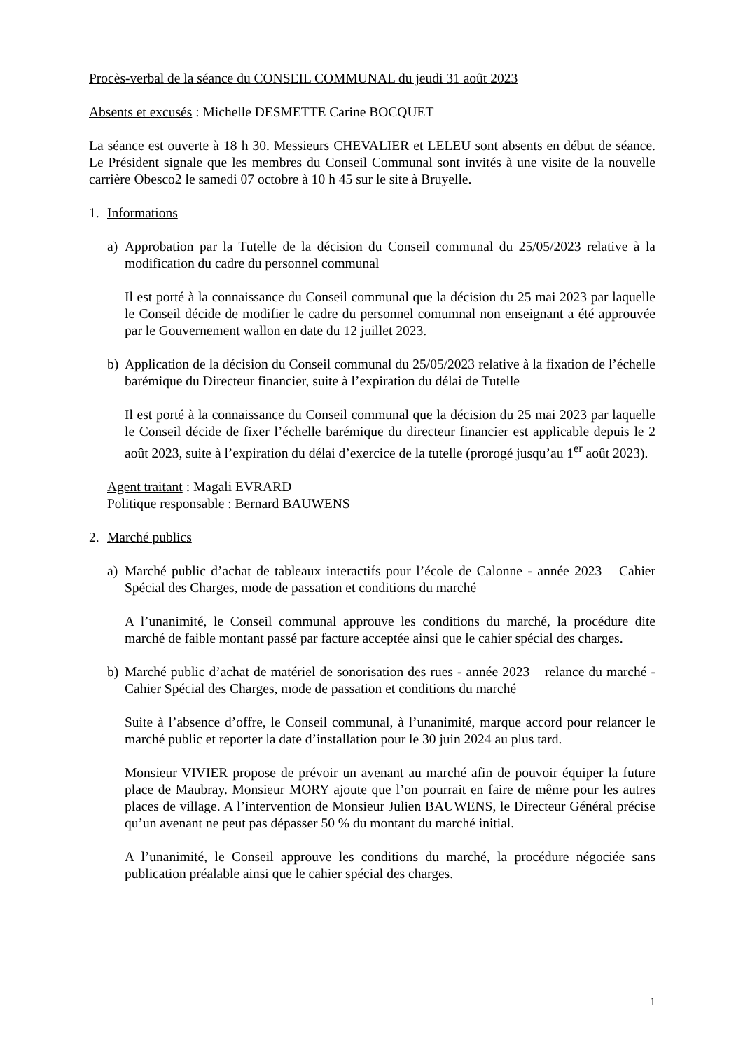Procès-verbal de la séance du CONSEIL COMMUNAL du jeudi 31 août 2023
Absents et excusés : Michelle DESMETTE Carine BOCQUET
La séance est ouverte à 18 h 30. Messieurs CHEVALIER et LELEU sont absents en début de séance. Le Président signale que les membres du Conseil Communal sont invités à une visite de la nouvelle carrière Obesco2 le samedi 07 octobre à 10 h 45 sur le site à Bruyelle.
1. Informations
a) Approbation par la Tutelle de la décision du Conseil communal du 25/05/2023 relative à la modification du cadre du personnel communal
Il est porté à la connaissance du Conseil communal que la décision du 25 mai 2023 par laquelle le Conseil décide de modifier le cadre du personnel comumnal non enseignant a été approuvée par le Gouvernement wallon en date du 12 juillet 2023.
b) Application de la décision du Conseil communal du 25/05/2023 relative à la fixation de l’échelle barémique du Directeur financier, suite à l’expiration du délai de Tutelle
Il est porté à la connaissance du Conseil communal que la décision du 25 mai 2023 par laquelle le Conseil décide de fixer l’échelle barémique du directeur financier est applicable depuis le 2 août 2023, suite à l’expiration du délai d’exercice de la tutelle (prorogé jusqu’au 1<sup>er</sup> août 2023).
Agent traitant : Magali EVRARD
Politique responsable : Bernard BAUWENS
2. Marché publics
a) Marché public d’achat de tableaux interactifs pour l’école de Calonne - année 2023 – Cahier Spécial des Charges, mode de passation et conditions du marché
A l’unanimité, le Conseil communal approuve les conditions du marché, la procédure dite marché de faible montant passé par facture acceptée ainsi que le cahier spécial des charges.
b) Marché public d’achat de matériel de sonorisation des rues - année 2023 – relance du marché - Cahier Spécial des Charges, mode de passation et conditions du marché
Suite à l’absence d’offre, le Conseil communal, à l’unanimité, marque accord pour relancer le marché public et reporter la date d’installation pour le 30 juin 2024 au plus tard.
Monsieur VIVIER propose de prévoir un avenant au marché afin de pouvoir équiper la future place de Maubray. Monsieur MORY ajoute que l’on pourrait en faire de même pour les autres places de village. A l’intervention de Monsieur Julien BAUWENS, le Directeur Général précise qu’un avenant ne peut pas dépasser 50 % du montant du marché initial.
A l’unanimité, le Conseil approuve les conditions du marché, la procédure négociée sans publication préalable ainsi que le cahier spécial des charges.
1